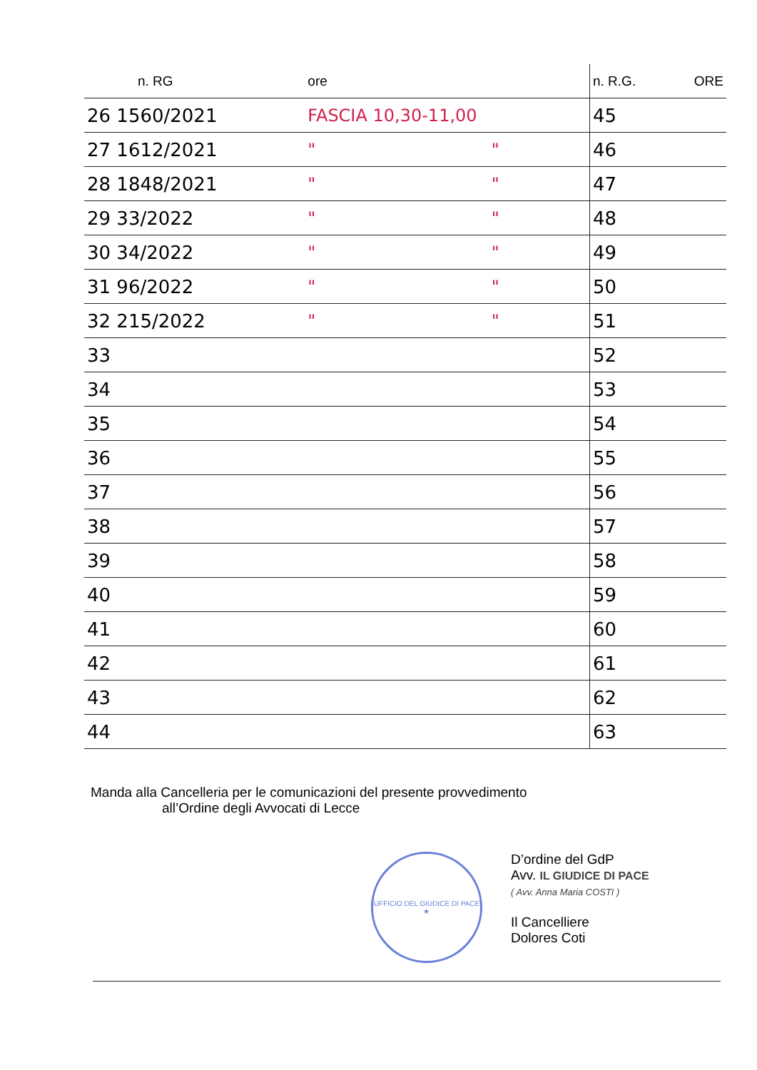| n. RG | ore | | n. R.G. | ORE |
| --- | --- | --- | --- | --- |
| 26 1560/2021 | FASCIA 10,30-11,00 | | 45 | |
| 27 1612/2021 | " | " | 46 | |
| 28 1848/2021 | " | " | 47 | |
| 29 33/2022 | " | " | 48 | |
| 30 34/2022 | " | " | 49 | |
| 31 96/2022 | " | " | 50 | |
| 32 215/2022 | " | " | 51 | |
| 33 | | | 52 | |
| 34 | | | 53 | |
| 35 | | | 54 | |
| 36 | | | 55 | |
| 37 | | | 56 | |
| 38 | | | 57 | |
| 39 | | | 58 | |
| 40 | | | 59 | |
| 41 | | | 60 | |
| 42 | | | 61 | |
| 43 | | | 62 | |
| 44 | | | 63 | |
Manda alla Cancelleria per le comunicazioni del presente provvedimento
all’Ordine degli Avvocati di Lecce
UFFICIO DEL GIUDICE DI PACE
★
D’ordine del GdP
Avv. IL GIUDICE DI PACE
( Avv. Anna Maria COSTI )
Il Cancelliere
Dolores Coti